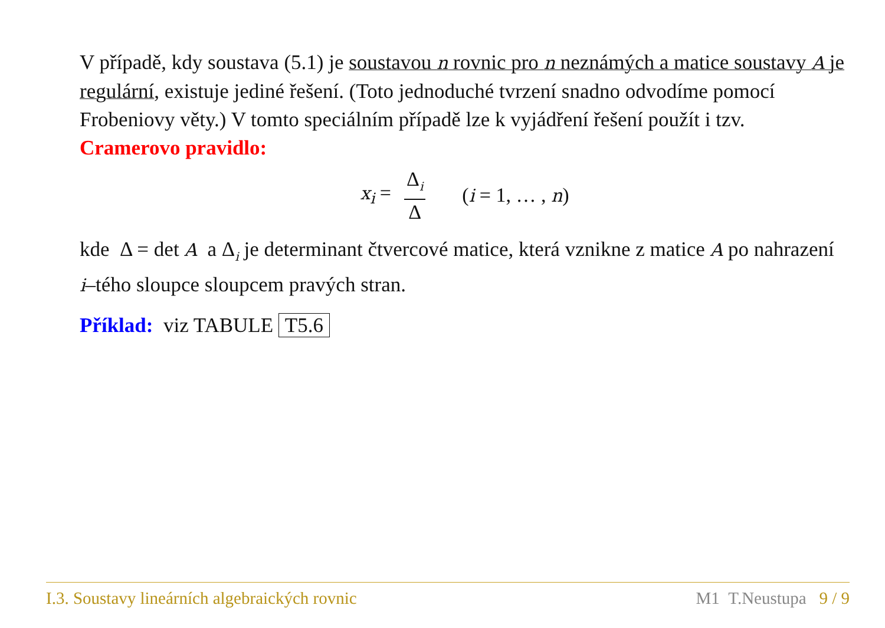V případě, kdy soustava (5.1) je soustavou n rovnic pro n neznámých a matice soustavy A je regulární, existuje jediné řešení. (Toto jednoduché tvrzení snadno odvodíme pomocí Frobeniovy věty.) V tomto speciálním případě lze k vyjádření řešení použít i tzv. Cramerovo pravidlo:
x<sub>i</sub> = Δ<sub>i</sub> Δ (i = 1, … , n)
kde Δ = det A a Δ<sub>i</sub> je determinant čtvercové matice, která vznikne z matice A po nahrazení i–tého sloupce sloupcem pravých stran.
Příklad: viz TABULE T5.6
I.3. Soustavy lineárních algebraických rovnic M1 T.Neustupa 9 / 9